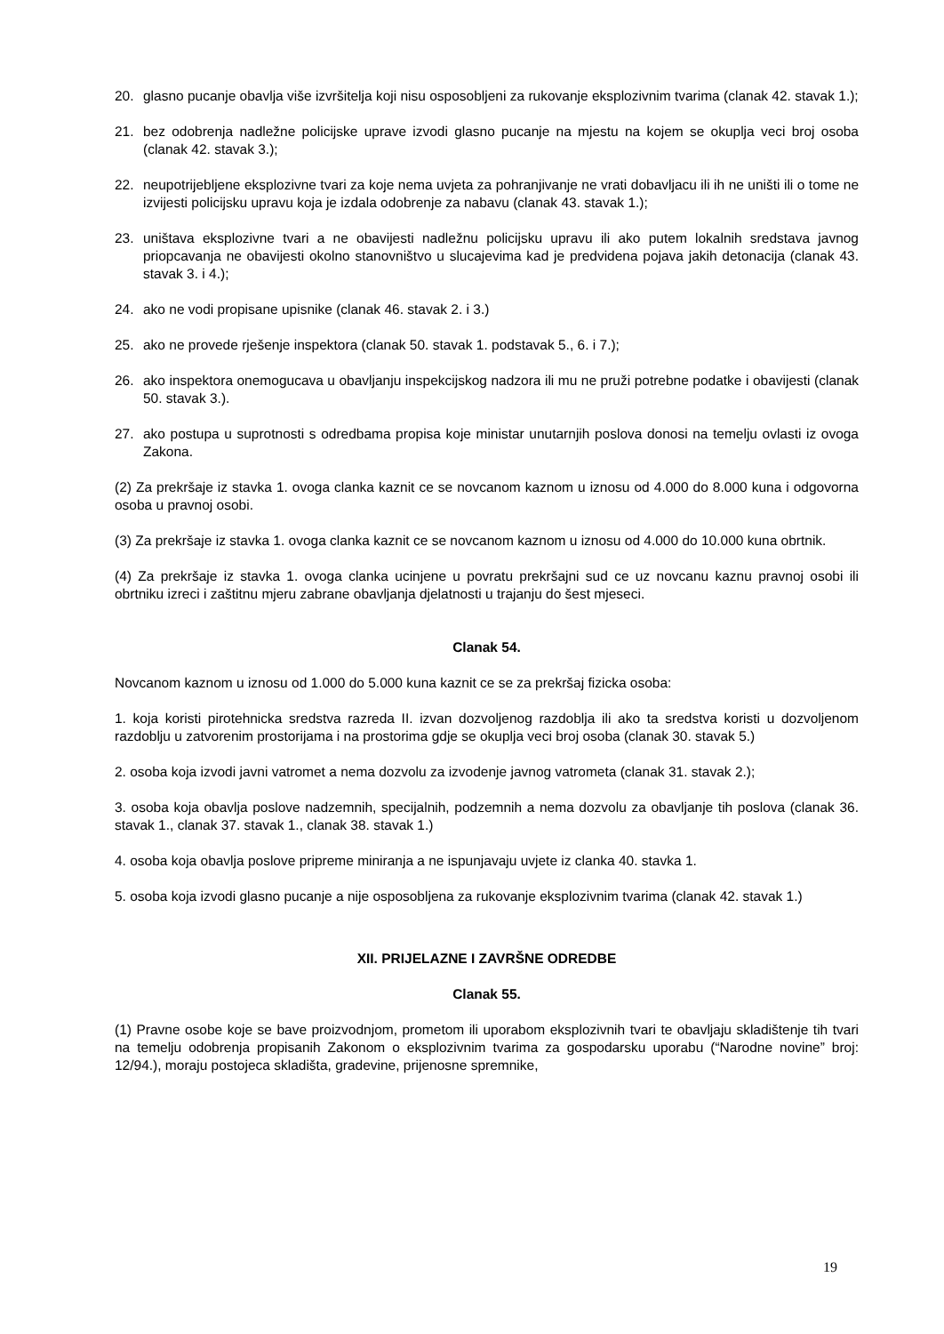20. glasno pucanje obavlja više izvršitelja koji nisu osposobljeni za rukovanje eksplozivnim tvarima (clanak 42. stavak 1.);
21. bez odobrenja nadležne policijske uprave izvodi glasno pucanje na mjestu na kojem se okuplja veci broj osoba (clanak 42. stavak 3.);
22. neupotrijebljene eksplozivne tvari za koje nema uvjeta za pohranjivanje ne vrati dobavljacu ili ih ne uništi ili o tome ne izvijesti policijsku upravu koja je izdala odobrenje za nabavu (clanak 43. stavak 1.);
23. uništava eksplozivne tvari a ne obavijesti nadležnu policijsku upravu ili ako putem lokalnih sredstava javnog priopcavanja ne obavijesti okolno stanovništvo u slucajevima kad je predvidena pojava jakih detonacija (clanak 43. stavak 3. i 4.);
24. ako ne vodi propisane upisnike (clanak 46. stavak 2. i 3.)
25. ako ne provede rješenje inspektora (clanak 50. stavak 1. podstavak 5., 6. i 7.);
26. ako inspektora onemogucava u obavljanju inspekcijskog nadzora ili mu ne pruži potrebne podatke i obavijesti (clanak 50. stavak 3.).
27. ako postupa u suprotnosti s odredbama propisa koje ministar unutarnjih poslova donosi na temelju ovlasti iz ovoga Zakona.
(2) Za prekršaje iz stavka 1. ovoga clanka kaznit ce se novcanom kaznom u iznosu od 4.000 do 8.000 kuna i odgovorna osoba u pravnoj osobi.
(3) Za prekršaje iz stavka 1. ovoga clanka kaznit ce se novcanom kaznom u iznosu od 4.000 do 10.000 kuna obrtnik.
(4) Za prekršaje iz stavka 1. ovoga clanka ucinjene u povratu prekršajni sud ce uz novcanu kaznu pravnoj osobi ili obrtniku izreci i zaštitnu mjeru zabrane obavljanja djelatnosti u trajanju do šest mjeseci.
Clanak 54.
Novcanom kaznom u iznosu od 1.000 do 5.000 kuna kaznit ce se za prekršaj fizicka osoba:
1. koja koristi pirotehnicka sredstva razreda II. izvan dozvoljenog razdoblja ili ako ta sredstva koristi u dozvoljenom razdoblju u zatvorenim prostorijama i na prostorima gdje se okuplja veci broj osoba (clanak 30. stavak 5.)
2. osoba koja izvodi javni vatromet a nema dozvolu za izvodenje javnog vatrometa (clanak 31. stavak 2.);
3. osoba koja obavlja poslove nadzemnih, specijalnih, podzemnih a nema dozvolu za obavljanje tih poslova (clanak 36. stavak 1., clanak 37. stavak 1., clanak 38. stavak 1.)
4. osoba koja obavlja poslove pripreme miniranja a ne ispunjavaju uvjete iz clanka 40. stavka 1.
5. osoba koja izvodi glasno pucanje a nije osposobljena za rukovanje eksplozivnim tvarima (clanak 42. stavak 1.)
XII. PRIJELAZNE I ZAVRŠNE ODREDBE
Clanak 55.
(1) Pravne osobe koje se bave proizvodnjom, prometom ili uporabom eksplozivnih tvari te obavljaju skladištenje tih tvari na temelju odobrenja propisanih Zakonom o eksplozivnim tvarima za gospodarsku uporabu (“Narodne novine” broj: 12/94.), moraju postojeca skladišta, gradevine, prijenosne spremnike,
19